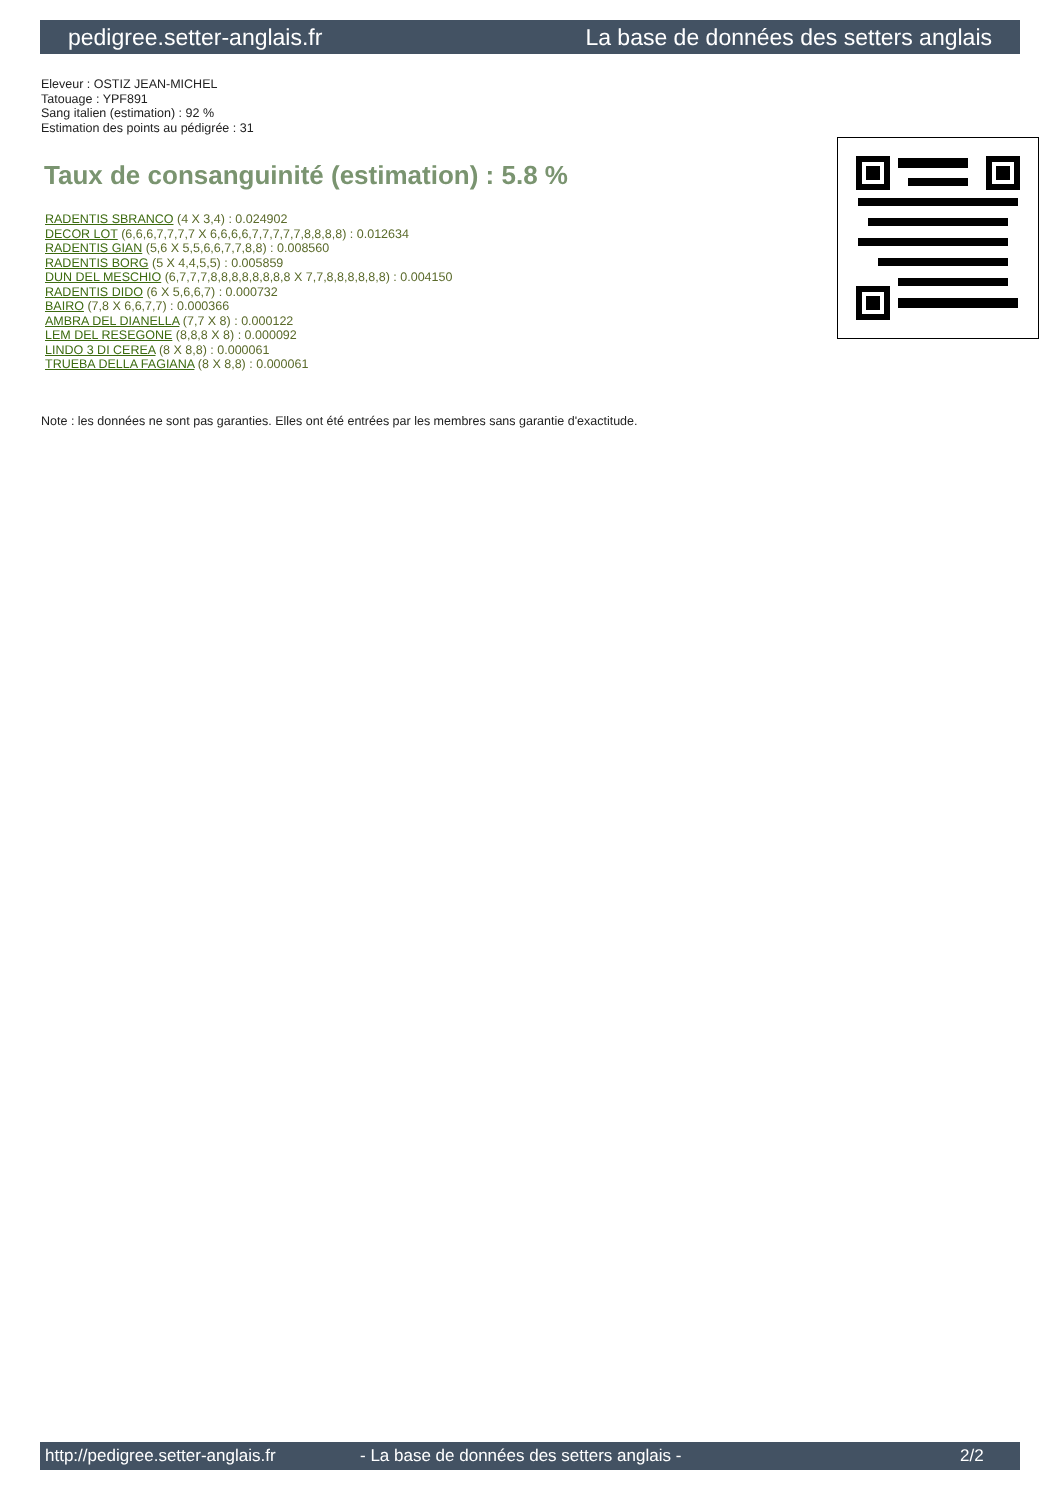pedigree.setter-anglais.fr La base de données des setters anglais
Eleveur : OSTIZ JEAN-MICHEL
Tatouage : YPF891
Sang italien (estimation) : 92 %
Estimation des points au pédigrée : 31
Taux de consanguinité (estimation) : 5.8 %
RADENTIS SBRANCO (4 X 3,4) : 0.024902
DECOR LOT (6,6,6,7,7,7,7 X 6,6,6,6,7,7,7,7,7,8,8,8,8) : 0.012634
RADENTIS GIAN (5,6 X 5,5,6,6,7,7,8,8) : 0.008560
RADENTIS BORG (5 X 4,4,5,5) : 0.005859
DUN DEL MESCHIO (6,7,7,7,8,8,8,8,8,8,8,8 X 7,7,8,8,8,8,8,8) : 0.004150
RADENTIS DIDO (6 X 5,6,6,7) : 0.000732
BAIRO (7,8 X 6,6,7,7) : 0.000366
AMBRA DEL DIANELLA (7,7 X 8) : 0.000122
LEM DEL RESEGONE (8,8,8 X 8) : 0.000092
LINDO 3 DI CEREA (8 X 8,8) : 0.000061
TRUEBA DELLA FAGIANA (8 X 8,8) : 0.000061
Note : les données ne sont pas garanties. Elles ont été entrées par les membres sans garantie d'exactitude.
http://pedigree.setter-anglais.fr - La base de données des setters anglais - 2/2